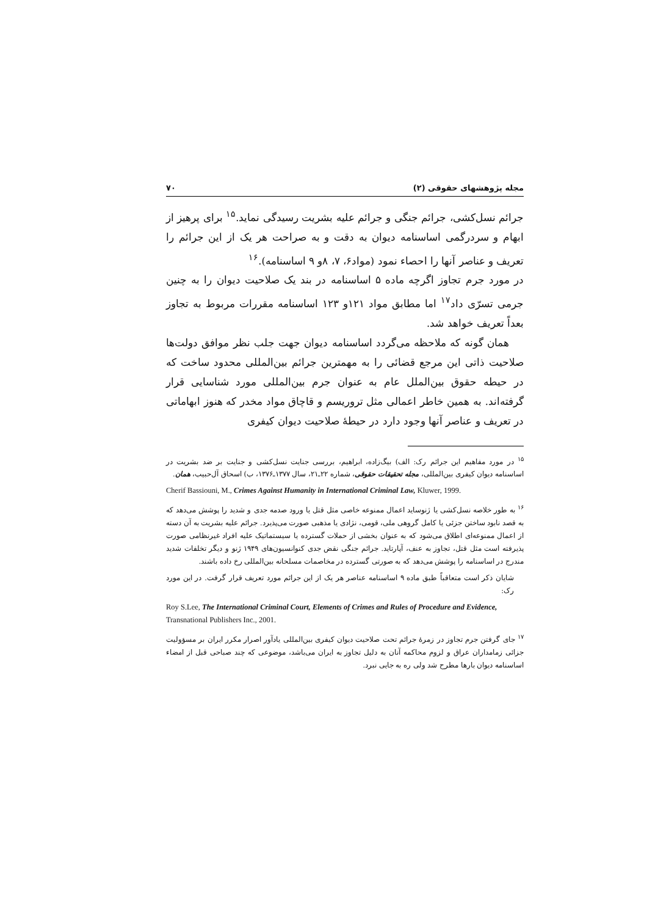مجله پژوهشهای حقوقی (۲) ۷۰
جرائم نسل‌کشی، جرائم جنگی و جرائم علیه بشریت رسیدگی نماید.<sup>۱۵</sup> برای پرهیز از ابهام و سردرگمی اساسنامه دیوان به دقت و به صراحت هر یک از این جرائم را تعریف و عناصر آنها را احصاء نمود (مواد۶، ۷، ۸و ۹ اساسنامه).<sup>۱۶</sup>
در مورد جرم تجاوز اگرچه ماده ۵ اساسنامه در بند یک صلاحیت دیوان را به چنین جرمی تسرّی داد<sup>۱۷</sup> اما مطابق مواد ۱۲۱و ۱۲۳ اساسنامه مقررات مربوط به تجاوز بعداً تعریف خواهد شد.
همان گونه که ملاحظه می‌گردد اساسنامه دیوان جهت جلب نظر موافق دولت‌ها صلاحیت ذاتی این مرجع قضائی را به مهمترین جرائم بین‌المللی محدود ساخت که در حیطه حقوق بین‌الملل عام به عنوان جرم بین‌المللی مورد شناسایی قرار گرفته‌اند. به همین خاطر اعمالی مثل تروریسم و قاچاق مواد مخدر که هنوز ابهاماتی در تعریف و عناصر آنها وجود دارد در حیطهٔ صلاحیت دیوان کیفری
<sup>۱۵</sup> در مورد مفاهیم این جرائم رک: الف) بیگ‌زاده، ابراهیم، بررسی جنایت نسل‌کشی و جنایت بر ضد بشریت در اساسنامه دیوان کیفری بین‌المللی، مجله تحقیقات حقوقی، شماره ۲۲ـ۲۱، سال ۱۳۷۷ـ۱۳۷۶، ب) اسحاق آل‌حبیب، همان.
Cherif Bassiouni, M., Crimes Against Humanity in International Criminal Law, Kluwer, 1999.
<sup>۱۶</sup> به طور خلاصه نسل‌کشی یا ژنوساید اعمال ممنوعه خاصی مثل قتل یا ورود صدمه جدی و شدید را پوشش می‌دهد که به قصد نابود ساختن جزئی یا کامل گروهی ملی، قومی، نژادی یا مذهبی صورت می‌پذیرد. جرائم علیه بشریت به آن دسته از اعمال ممنوعه‌ای اطلاق می‌شود که به عنوان بخشی از حملات گسترده یا سیستماتیک علیه افراد غیرنظامی صورت پذیرفته است مثل قتل، تجاوز به عنف، آپارتاید. جرائم جنگی نقض جدی کنوانسیون‌های ۱۹۴۹ ژنو و دیگر تخلفات شدید مندرج در اساسنامه را پوشش می‌دهد که به صورتی گسترده در مخاصمات مسلحانه بین‌المللی رخ داده باشند.
شایان ذکر است متعاقباً طبق ماده ۹ اساسنامه عناصر هر یک از این جرائم مورد تعریف قرار گرفت. در این مورد رک:
Roy S.Lee, The International Criminal Court, Elements of Crimes and Rules of Procedure and Evidence, Transnational Publishers Inc., 2001.
<sup>۱۷</sup> جای گرفتن جرم تجاوز در زمرهٔ جرائم تحت صلاحیت دیوان کیفری بین‌المللی یادآور اصرار مکرر ایران بر مسؤولیت جزائی زمامداران عراق و لزوم محاکمه آنان به دلیل تجاوز به ایران می‌باشد، موضوعی که چند صباحی قبل از امضاء اساسنامه دیوان بارها مطرح شد ولی ره به جایی نبرد.